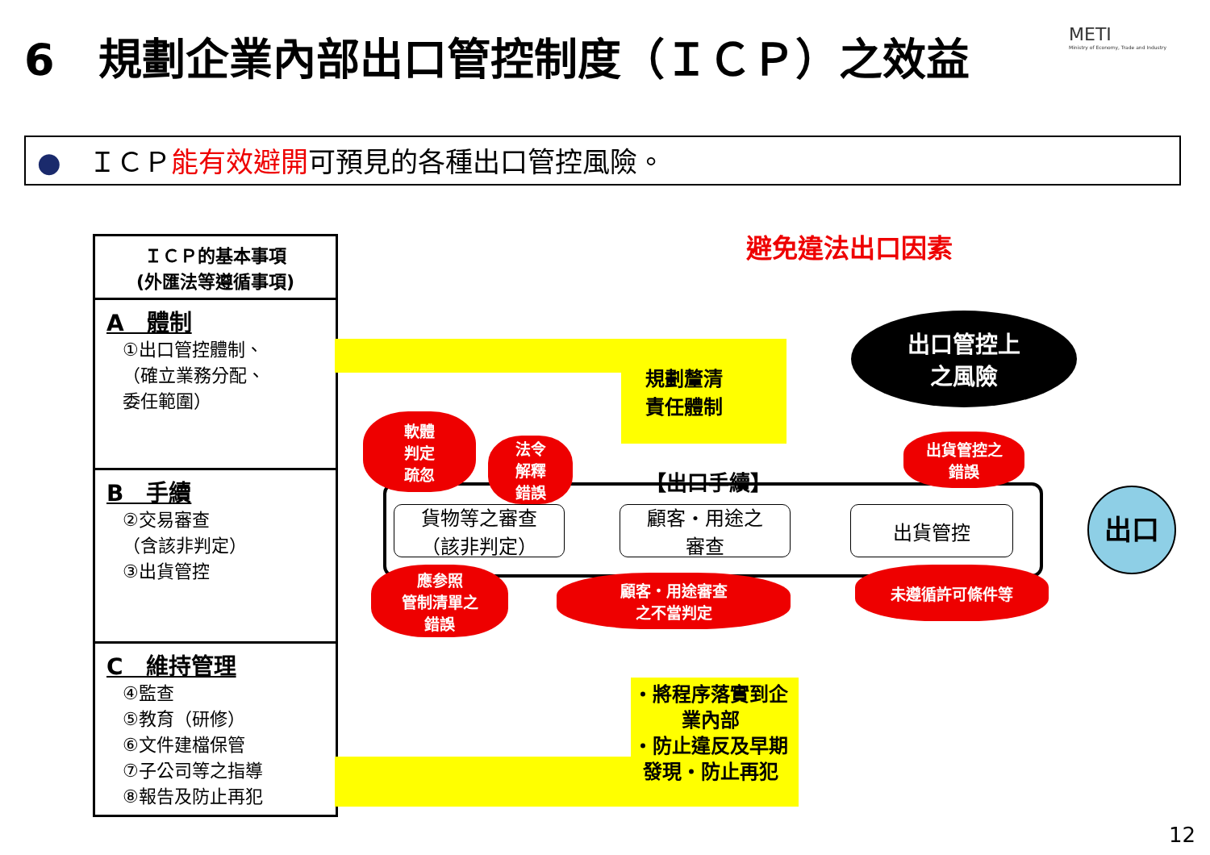6　規劃企業內部出口管控制度（ＩＣＰ）之效益
METI
Ministry of Economy, Trade and Industry
●　ＩＣＰ能有效避開可預見的各種出口管控風險。
ＩＣＰ的基本事項
(外匯法等遵循事項)
A　體制
①出口管控體制、
（確立業務分配、
委任範圍）
B　手續
②交易審查
（含該非判定）
③出貨管控
C　維持管理
④監查
⑤教育（研修）
⑥文件建檔保管
⑦子公司等之指導
⑧報告及防止再犯
規劃釐清
責任體制
避免違法出口因素
出口管控上
之風險
【出口手續】
貨物等之審查
（該非判定）
顧客・用途之
審查
出貨管控 出口
軟體
判定
疏忽
法令
解釋
錯誤
出貨管控之
錯誤
應参照
管制清單之
錯誤
顧客・用途審查
之不當判定
未遵循許可條件等
・將程序落實到企
業內部
・防止違反及早期
發現・防止再犯
12